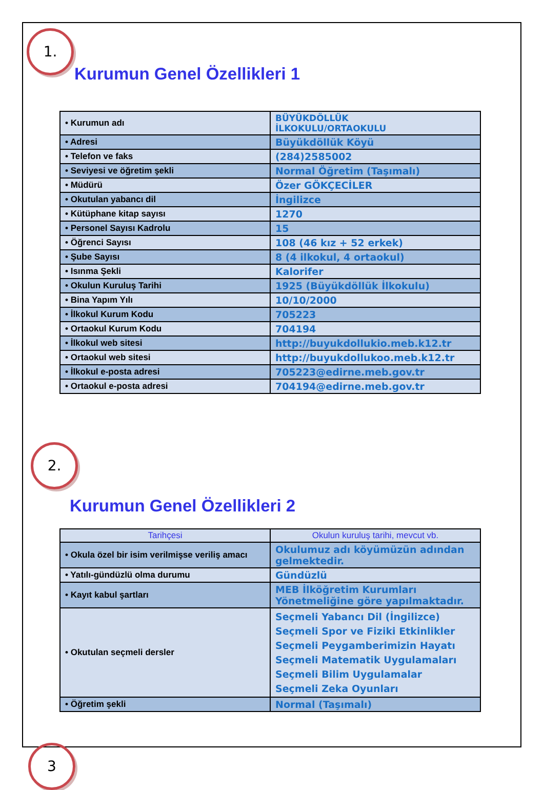1.
2.
3
Kurumun Genel Özellikleri 1
| • Kurumun adı | BÜYÜKDÖLLÜK İLKOKULU/ORTAOKULU |
| • Adresi | Büyükdöllük Köyü |
| • Telefon ve faks | (284)2585002 |
| • Seviyesi ve öğretim şekli | Normal Öğretim (Taşımalı) |
| • Müdürü | Özer GÖKÇECİLER |
| • Okutulan yabancı dil | İngilizce |
| • Kütüphane kitap sayısı | 1270 |
| • Personel Sayısı Kadrolu | 15 |
| • Öğrenci Sayısı | 108 (46 kız + 52 erkek) |
| • Şube Sayısı | 8 (4 ilkokul, 4 ortaokul) |
| • Isınma Şekli | Kalorifer |
| • Okulun Kuruluş Tarihi | 1925 (Büyükdöllük İlkokulu) |
| • Bina Yapım Yılı | 10/10/2000 |
| • İlkokul Kurum Kodu | 705223 |
| • Ortaokul Kurum Kodu | 704194 |
| • İlkokul web sitesi | http://buyukdollukio.meb.k12.tr |
| • Ortaokul web sitesi | http://buyukdollukoo.meb.k12.tr |
| • İlkokul e-posta adresi | 705223@edirne.meb.gov.tr |
| • Ortaokul e-posta adresi | 704194@edirne.meb.gov.tr |
Kurumun Genel Özellikleri 2
| Tarihçesi | Okulun kuruluş tarihi, mevcut vb. |
| • Okula özel bir isim verilmişse veriliş amacı | Okulumuz adı köyümüzün adından gelmektedir. |
| • Yatılı-gündüzlü olma durumu | Gündüzlü |
| • Kayıt kabul şartları | MEB İlköğretim Kurumları Yönetmeliğine göre yapılmaktadır. |
| • Okutulan seçmeli dersler | Seçmeli Yabancı Dil (İngilizce) Seçmeli Spor ve Fiziki Etkinlikler Seçmeli Peygamberimizin Hayatı Seçmeli Matematik Uygulamaları Seçmeli Bilim Uygulamalar Seçmeli Zeka Oyunları |
| • Öğretim şekli | Normal (Taşımalı) |